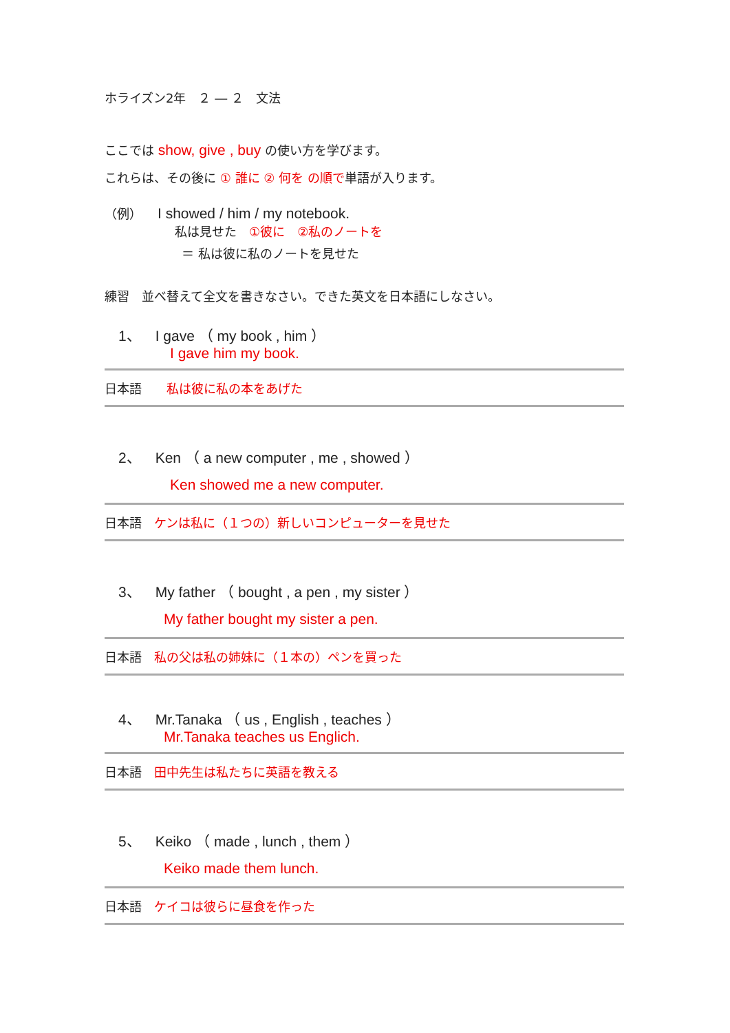ホライズン2年　２ ― ２　文法
ここでは show, give , buy の使い方を学びます。
これらは、その後に ① 誰に ② 何を の順で単語が入ります。
（例）　　I showed / him / my notebook.
私は見せた　①彼に　②私のノートを
＝ 私は彼に私のノートを見せた
練習　並べ替えて全文を書きなさい。できた英文を日本語にしなさい。
1、　I gave （ my book , him ）
I gave him my book.
日本語　　私は彼に私の本をあげた
2、　Ken （ a new computer , me , showed ）
Ken showed me a new computer.
日本語　ケンは私に（１つの）新しいコンピューターを見せた
3、　My father （ bought , a pen , my sister ）
My father bought my sister a pen.
日本語　私の父は私の姉妹に（１本の）ペンを買った
4、　Mr.Tanaka （ us , English , teaches ）
Mr.Tanaka teaches us Englich.
日本語　田中先生は私たちに英語を教える
5、　Keiko （ made , lunch , them ）
Keiko made them lunch.
日本語　ケイコは彼らに昼食を作った